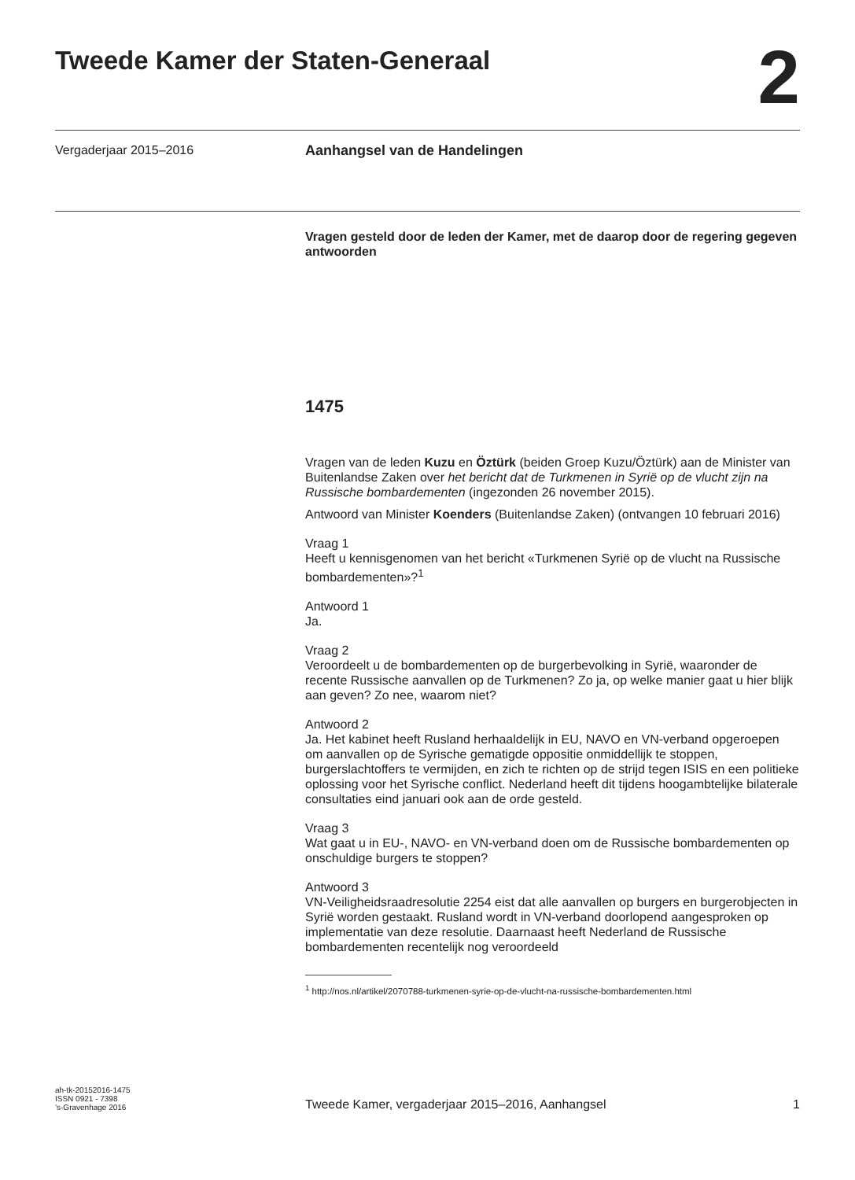Tweede Kamer der Staten-Generaal
2
Vergaderjaar 2015–2016
Aanhangsel van de Handelingen
Vragen gesteld door de leden der Kamer, met de daarop door de regering gegeven antwoorden
1475
Vragen van de leden Kuzu en Öztürk (beiden Groep Kuzu/Öztürk) aan de Minister van Buitenlandse Zaken over het bericht dat de Turkmenen in Syrië op de vlucht zijn na Russische bombardementen (ingezonden 26 november 2015).
Antwoord van Minister Koenders (Buitenlandse Zaken) (ontvangen 10 februari 2016)
Vraag 1
Heeft u kennisgenomen van het bericht «Turkmenen Syrië op de vlucht na Russische bombardementen»?<sup>1</sup>
Antwoord 1
Ja.
Vraag 2
Veroordeelt u de bombardementen op de burgerbevolking in Syrië, waaronder de recente Russische aanvallen op de Turkmenen? Zo ja, op welke manier gaat u hier blijk aan geven? Zo nee, waarom niet?
Antwoord 2
Ja. Het kabinet heeft Rusland herhaaldelijk in EU, NAVO en VN-verband opgeroepen om aanvallen op de Syrische gematigde oppositie onmiddellijk te stoppen, burgerslachtoffers te vermijden, en zich te richten op de strijd tegen ISIS en een politieke oplossing voor het Syrische conflict. Nederland heeft dit tijdens hoogambtelijke bilaterale consultaties eind januari ook aan de orde gesteld.
Vraag 3
Wat gaat u in EU-, NAVO- en VN-verband doen om de Russische bombardementen op onschuldige burgers te stoppen?
Antwoord 3
VN-Veiligheidsraadresolutie 2254 eist dat alle aanvallen op burgers en burgerobjecten in Syrië worden gestaakt. Rusland wordt in VN-verband doorlopend aangesproken op implementatie van deze resolutie. Daarnaast heeft Nederland de Russische bombardementen recentelijk nog veroordeeld
<sup>1</sup> http://nos.nl/artikel/2070788-turkmenen-syrie-op-de-vlucht-na-russische-bombardementen.html
ah-tk-20152016-1475
ISSN 0921 - 7398
’s-Gravenhage 2016
Tweede Kamer, vergaderjaar 2015–2016, Aanhangsel
1